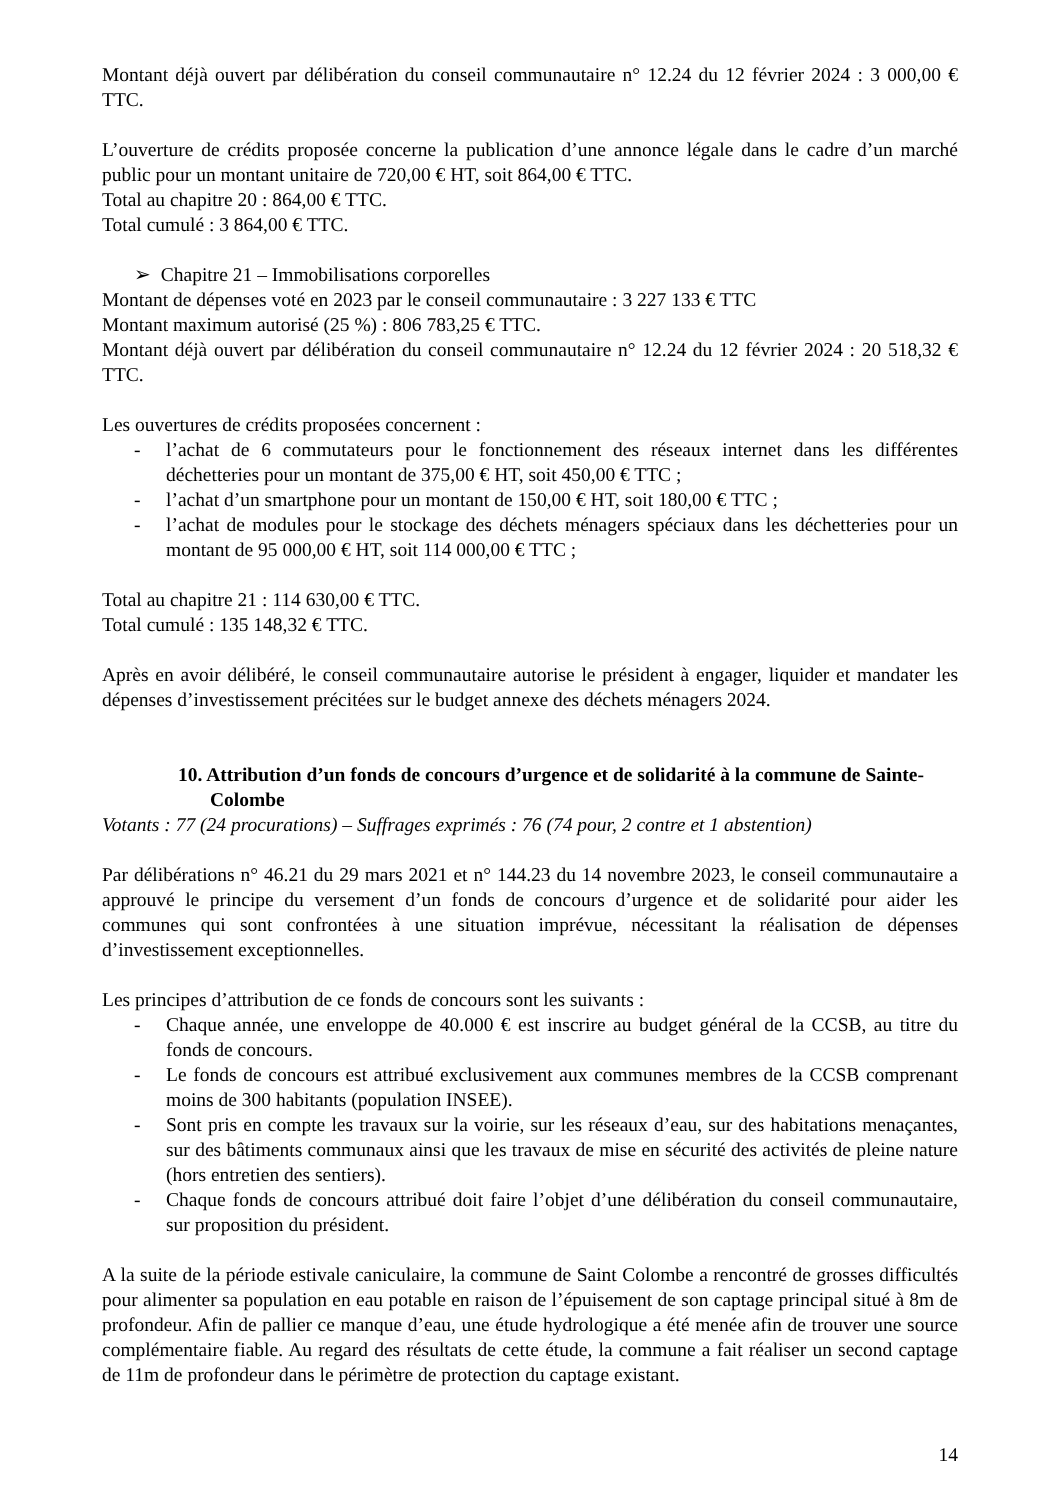Montant déjà ouvert par délibération du conseil communautaire n° 12.24 du 12 février 2024 : 3 000,00 € TTC.
L’ouverture de crédits proposée concerne la publication d’une annonce légale dans le cadre d’un marché public pour un montant unitaire de 720,00 € HT, soit 864,00 € TTC.
Total au chapitre 20 : 864,00 € TTC.
Total cumulé : 3 864,00 € TTC.
➢ Chapitre 21 – Immobilisations corporelles
Montant de dépenses voté en 2023 par le conseil communautaire : 3 227 133 € TTC
Montant maximum autorisé (25 %) : 806 783,25 € TTC.
Montant déjà ouvert par délibération du conseil communautaire n° 12.24 du 12 février 2024 : 20 518,32 € TTC.
Les ouvertures de crédits proposées concernent :
- l’achat de 6 commutateurs pour le fonctionnement des réseaux internet dans les différentes déchetteries pour un montant de 375,00 € HT, soit 450,00 € TTC ;
- l’achat d’un smartphone pour un montant de 150,00 € HT, soit 180,00 € TTC ;
- l’achat de modules pour le stockage des déchets ménagers spéciaux dans les déchetteries pour un montant de 95 000,00 € HT, soit 114 000,00 € TTC ;
Total au chapitre 21 : 114 630,00 € TTC.
Total cumulé : 135 148,32 € TTC.
Après en avoir délibéré, le conseil communautaire autorise le président à engager, liquider et mandater les dépenses d’investissement précitées sur le budget annexe des déchets ménagers 2024.
10. Attribution d’un fonds de concours d’urgence et de solidarité à la commune de Sainte-Colombe
Votants : 77 (24 procurations) – Suffrages exprimés : 76 (74 pour, 2 contre et 1 abstention)
Par délibérations n° 46.21 du 29 mars 2021 et n° 144.23 du 14 novembre 2023, le conseil communautaire a approuvé le principe du versement d’un fonds de concours d’urgence et de solidarité pour aider les communes qui sont confrontées à une situation imprévue, nécessitant la réalisation de dépenses d’investissement exceptionnelles.
Les principes d’attribution de ce fonds de concours sont les suivants :
- Chaque année, une enveloppe de 40.000 € est inscrire au budget général de la CCSB, au titre du fonds de concours.
- Le fonds de concours est attribué exclusivement aux communes membres de la CCSB comprenant moins de 300 habitants (population INSEE).
- Sont pris en compte les travaux sur la voirie, sur les réseaux d’eau, sur des habitations menaçantes, sur des bâtiments communaux ainsi que les travaux de mise en sécurité des activités de pleine nature (hors entretien des sentiers).
- Chaque fonds de concours attribué doit faire l’objet d’une délibération du conseil communautaire, sur proposition du président.
A la suite de la période estivale caniculaire, la commune de Saint Colombe a rencontré de grosses difficultés pour alimenter sa population en eau potable en raison de l’épuisement de son captage principal situé à 8m de profondeur. Afin de pallier ce manque d’eau, une étude hydrologique a été menée afin de trouver une source complémentaire fiable. Au regard des résultats de cette étude, la commune a fait réaliser un second captage de 11m de profondeur dans le périmètre de protection du captage existant.
14